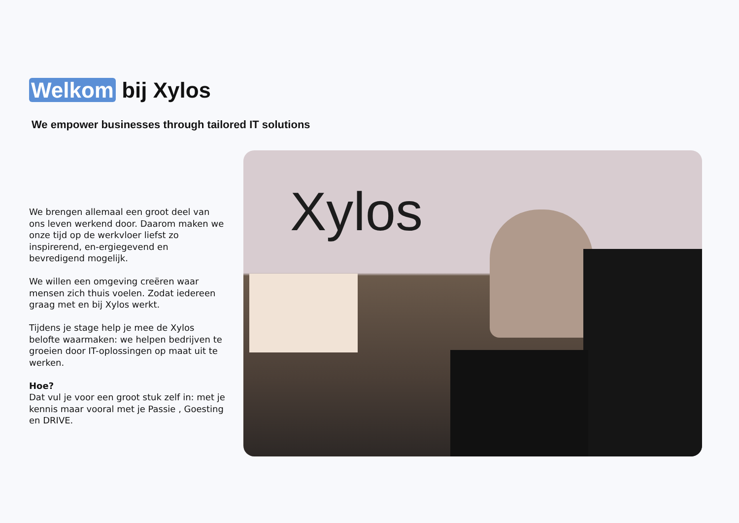Welkom bij Xylos
We empower businesses through tailored IT solutions
We brengen allemaal een groot deel van ons leven werkend door. Daarom maken we onze tijd op de werkvloer liefst zo inspirerend, en-ergiegevend en bevredigend mogelijk.
We willen een omgeving creëren waar mensen zich thuis voelen. Zodat iedereen graag met en bij Xylos werkt.
Tijdens je stage help je mee de Xylos belofte waarmaken: we helpen bedrijven te groeien door IT-oplossingen op maat uit te werken.
Hoe?
Dat vul je voor een groot stuk zelf in: met je kennis maar vooral met je Passie , Goesting en DRIVE.
Xylos